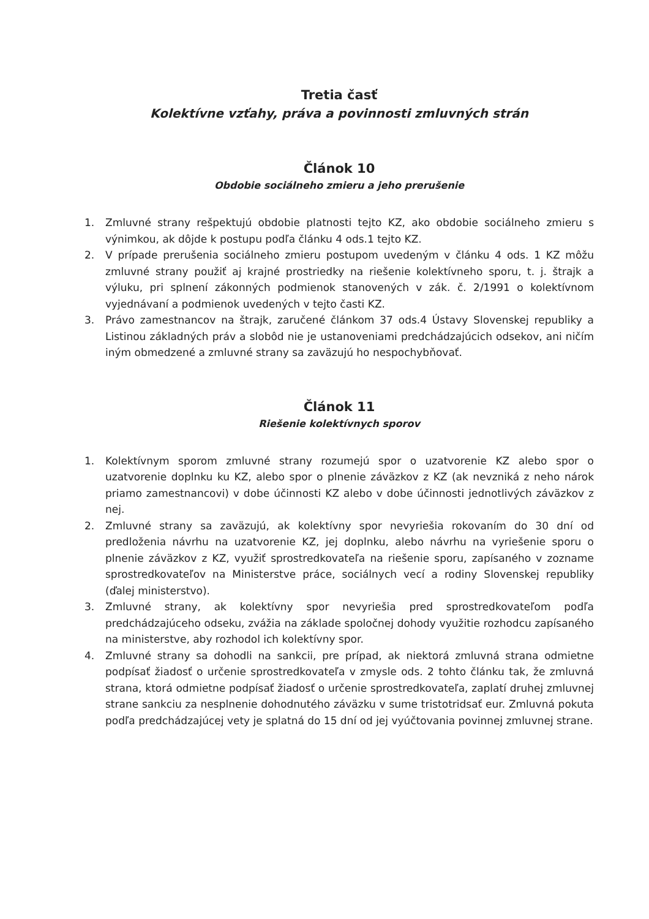Tretia časť
Kolektívne vzťahy, práva a povinnosti zmluvných strán
Článok 10
Obdobie sociálneho zmieru a jeho prerušenie
1. Zmluvné strany rešpektujú obdobie platnosti tejto KZ, ako obdobie sociálneho zmieru s výnimkou, ak dôjde k postupu podľa článku 4 ods.1 tejto KZ.
2. V prípade prerušenia sociálneho zmieru postupom uvedeným v článku 4 ods. 1 KZ môžu zmluvné strany použiť aj krajné prostriedky na riešenie kolektívneho sporu, t. j. štrajk a výluku, pri splnení zákonných podmienok stanovených v zák. č. 2/1991 o kolektívnom vyjednávaní a podmienok uvedených v tejto časti KZ.
3. Právo zamestnancov na štrajk, zaručené článkom 37 ods.4 Ústavy Slovenskej republiky a Listinou základných práv a slobôd nie je ustanoveniami predchádzajúcich odsekov, ani ničím iným obmedzené a zmluvné strany sa zaväzujú ho nespochybňovať.
Článok 11
Riešenie kolektívnych sporov
1. Kolektívnym sporom zmluvné strany rozumejú spor o uzatvorenie KZ alebo spor o uzatvorenie doplnku ku KZ, alebo spor o plnenie záväzkov z KZ (ak nevzniká z neho nárok priamo zamestnancovi) v dobe účinnosti KZ alebo v dobe účinnosti jednotlivých záväzkov z nej.
2. Zmluvné strany sa zaväzujú, ak kolektívny spor nevyriešia rokovaním do 30 dní od predloženia návrhu na uzatvorenie KZ, jej doplnku, alebo návrhu na vyriešenie sporu o plnenie záväzkov z KZ, využiť sprostredkovateľa na riešenie sporu, zapísaného v zozname sprostredkovateľov na Ministerstve práce, sociálnych vecí a rodiny Slovenskej republiky (ďalej ministerstvo).
3. Zmluvné strany, ak kolektívny spor nevyriešia pred sprostredkovateľom podľa predchádzajúceho odseku, zvážia na základe spoločnej dohody využitie rozhodcu zapísaného na ministerstve, aby rozhodol ich kolektívny spor.
4. Zmluvné strany sa dohodli na sankcii, pre prípad, ak niektorá zmluvná strana odmietne podpísať žiadosť o určenie sprostredkovateľa v zmysle ods. 2 tohto článku tak, že zmluvná strana, ktorá odmietne podpísať žiadosť o určenie sprostredkovateľa, zaplatí druhej zmluvnej strane sankciu za nesplnenie dohodnutého záväzku v sume tristotridsať eur. Zmluvná pokuta podľa predchádzajúcej vety je splatná do 15 dní od jej vyúčtovania povinnej zmluvnej strane.